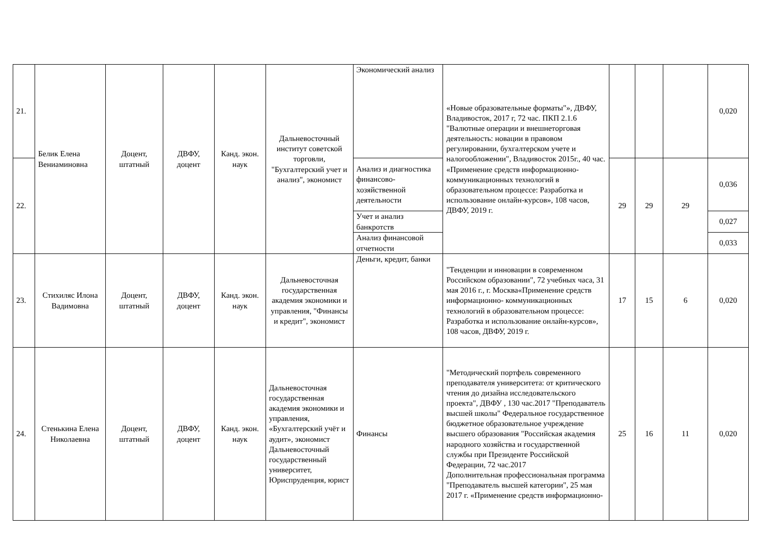| 21. | Белик Елена Вениаминовна | Доцент, штатный | ДВФУ, доцент | Канд. экон. наук | Дальневосточный институт советской торговли, "Бухгалтерский учет и анализ", экономист | Экономический анализ | «Новые образовательные форматы"», ДВФУ, Владивосток, 2017 г, 72 час. ПКП 2.1.6 "Валютные операции и внешнеторговая деятельность: новации в правовом регулировании, бухгалтерском учете и налогообложении", Владивосток 2015г., 40 час. «Применение средств информационно- коммуникационных технологий в образовательном процессе: Разработка и использование онлайн-курсов», 108 часов, ДВФУ, 2019 г. | | | | 0,020 |
| 22. | | | | | | Анализ и диагностика финансово-хозяйственной деятельности | | 29 | 29 | 29 | 0,036 |
| | | | | | | Учет и анализ банкротств | | | | | 0,027 |
| | | | | | | Анализ финансовой отчетности | | | | | 0,033 |
| 23. | Стихиляс Илона Вадимовна | Доцент, штатный | ДВФУ, доцент | Канд. экон. наук | Дальневосточная государственная академия экономики и управления, "Финансы и кредит", экономист | Деньги, кредит, банки | "Тенденции и инновации в современном Российском образовании", 72 учебных часа, 31 мая 2016 г., г. Москва«Применение средств информационно- коммуникационных технологий в образовательном процессе: Разработка и использование онлайн-курсов», 108 часов, ДВФУ, 2019 г. | 17 | 15 | 6 | 0,020 |
| 24. | Стенькина Елена Николаевна | Доцент, штатный | ДВФУ, доцент | Канд. экон. наук | Дальневосточная государственная академия экономики и управления, «Бухгалтерский учёт и аудит», экономист Дальневосточный государственный университет, Юриспруденция, юрист | Финансы | "Методический портфель современного преподавателя университета: от критического чтения до дизайна исследовательского проекта", ДВФУ , 130 час.2017 "Преподаватель высшей школы" Федеральное государственное бюджетное образовательное учреждение высшего образования "Российская академия народного хозяйства и государственной службы при Президенте Российской Федерации, 72 час.2017 Дополнительная профессиональная программа "Преподаватель высшей категории", 25 мая 2017 г. «Применение средств информационно- | 25 | 16 | 11 | 0,020 |